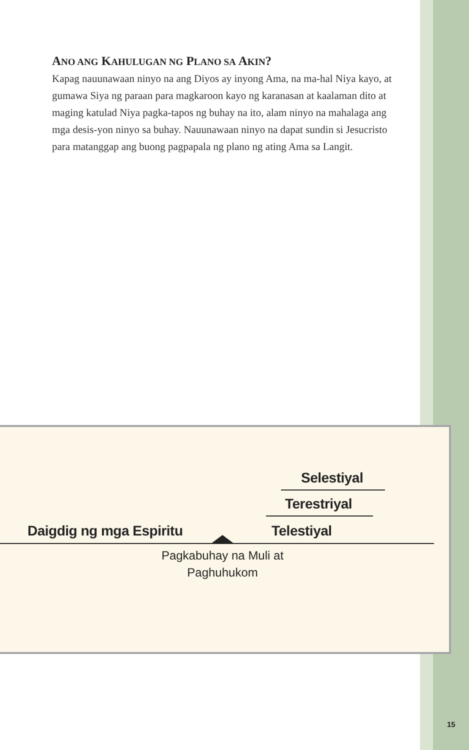ANO ANG KAHULUGAN NG PLANO SA AKIN?
Kapag nauunawaan ninyo na ang Diyos ay inyong Ama, na ma-hal Niya kayo, at gumawa Siya ng paraan para magkaroon kayo ng karanasan at kaalaman dito at maging katulad Niya pagka-tapos ng buhay na ito, alam ninyo na mahalaga ang mga desis-yon ninyo sa buhay. Nauunawaan ninyo na dapat sundin si Jesucristo para matanggap ang buong pagpapala ng plano ng ating Ama sa Langit.
Selestiyal
Terestriyal
Daigdig ng mga Espiritu Telestiyal
Pagkabuhay na Muli at Paghuhukom
15